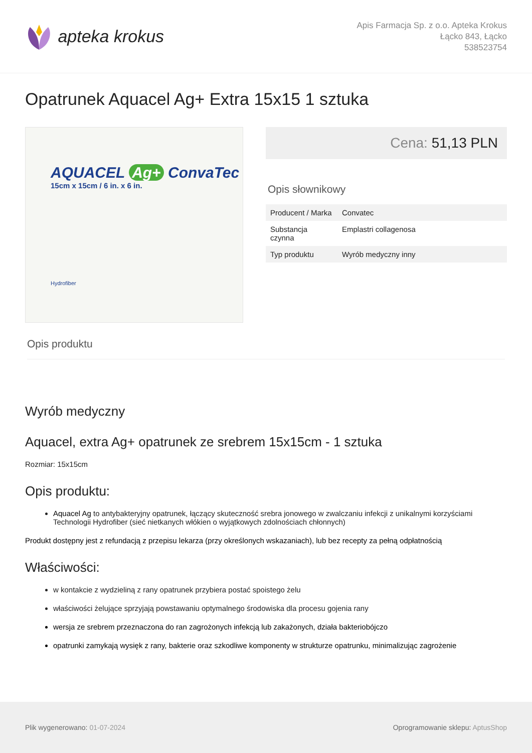apteka krokus
Apis Farmacja Sp. z o.o. Apteka Krokus
Łącko 843, Łącko
538523754
Opatrunek Aquacel Ag+ Extra 15x15 1 sztuka
AQUACEL Ag+ ConvaTec
15cm x 15cm / 6 in. x 6 in.
Hydrofiber
Cena: 51,13 PLN
Opis słownikowy
| Producent / Marka | Convatec |
| Substancja czynna | Emplastri collagenosa |
| Typ produktu | Wyrób medyczny inny |
Opis produktu
Wyrób medyczny
Aquacel, extra Ag+ opatrunek ze srebrem 15x15cm - 1 sztuka
Rozmiar: 15x15cm
Opis produktu:
Aquacel Ag to antybakteryjny opatrunek, łączący skuteczność srebra jonowego w zwalczaniu infekcji z unikalnymi korzyściami Technologii Hydrofiber (sieć nietkanych włókien o wyjątkowych zdolnościach chłonnych)
Produkt dostępny jest z refundacją z przepisu lekarza (przy określonych wskazaniach), lub bez recepty za pełną odpłatnością
Właściwości:
w kontakcie z wydzieliną z rany opatrunek przybiera postać spoistego żelu
właściwości żelujące sprzyjają powstawaniu optymalnego środowiska dla procesu gojenia rany
wersja ze srebrem przeznaczona do ran zagrożonych infekcją lub zakażonych, działa bakteriobójczo
opatrunki zamykają wysięk z rany, bakterie oraz szkodliwe komponenty w strukturze opatrunku, minimalizując zagrożenie
Plik wygenerowano: 01-07-2024
Oprogramowanie sklepu: AptusShop